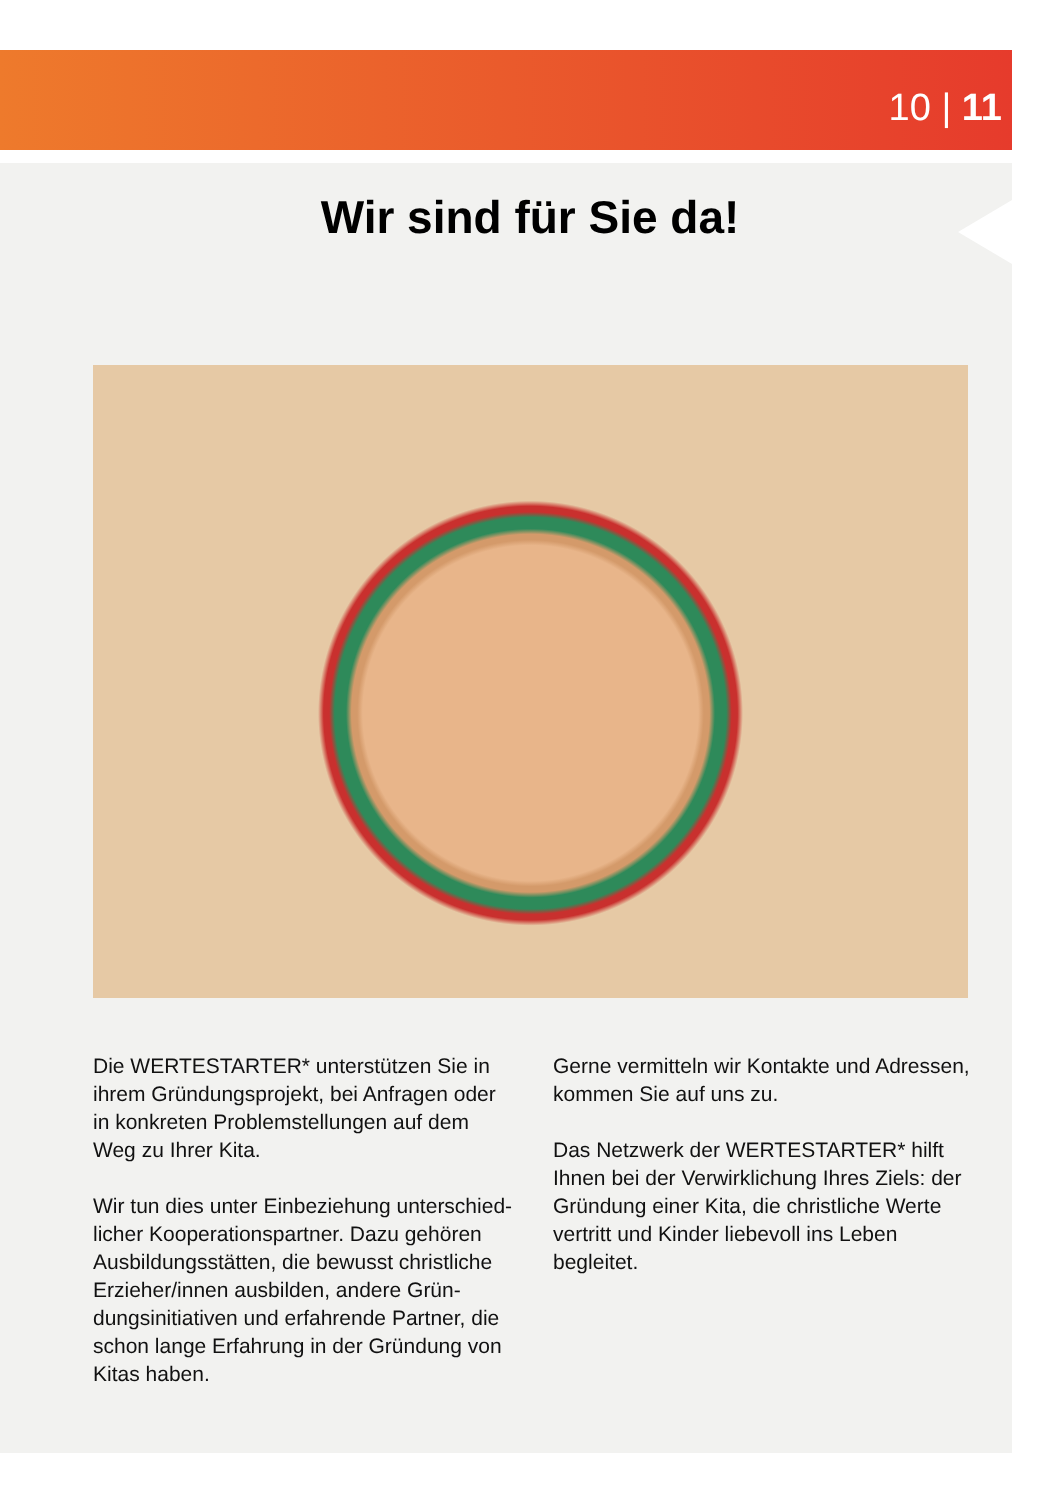10 | 11
Wir sind für Sie da!
Die WERTESTARTER* unterstützen Sie in ihrem Gründungsprojekt, bei Anfragen oder in konkreten Problemstellungen auf dem Weg zu Ihrer Kita.
Wir tun dies unter Einbeziehung unterschied-licher Kooperationspartner. Dazu gehören Ausbildungsstätten, die bewusst christliche Erzieher/innen ausbilden, andere Grün-dungsinitiativen und erfahrende Partner, die schon lange Erfahrung in der Gründung von Kitas haben.
Gerne vermitteln wir Kontakte und Adressen, kommen Sie auf uns zu.
Das Netzwerk der WERTESTARTER* hilft Ihnen bei der Verwirklichung Ihres Ziels: der Gründung einer Kita, die christliche Werte vertritt und Kinder liebevoll ins Leben begleitet.